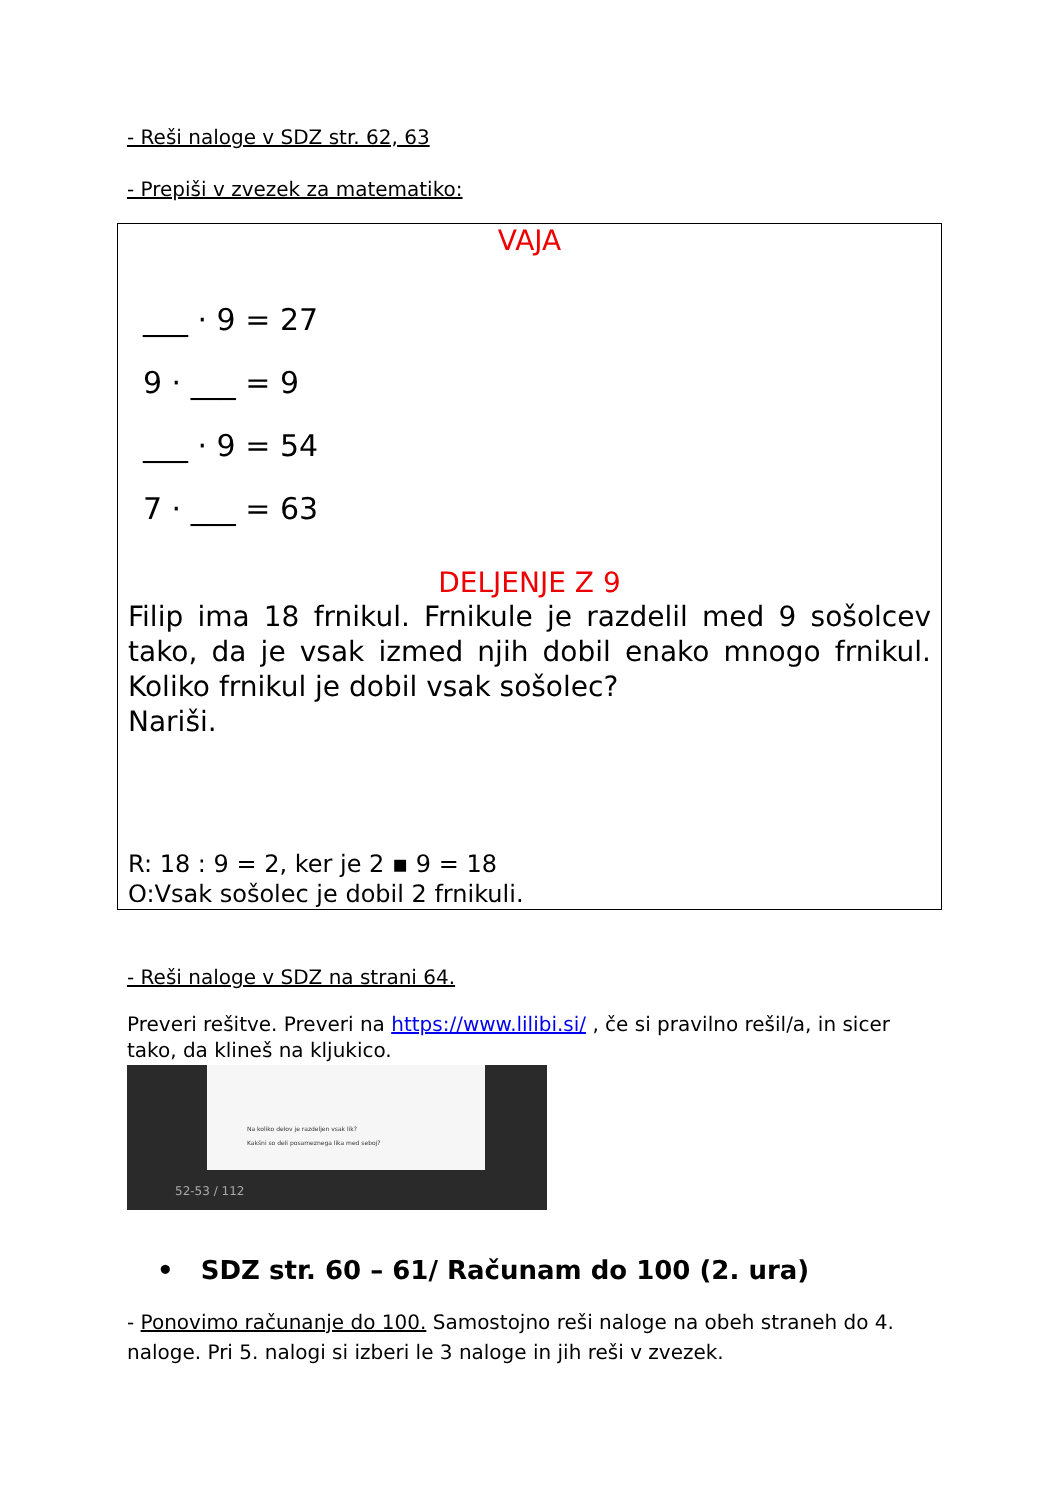- Reši naloge v SDZ str. 62, 63
- Prepiši v zvezek za matematiko:
VAJA
___ · 9 = 27
9 · ___ = 9
___ · 9 = 54
7 · ___ = 63
DELJENJE Z 9
Filip ima 18 frnikul. Frnikule je razdelil med 9 sošolcev tako, da je vsak izmed njih dobil enako mnogo frnikul. Koliko frnikul je dobil vsak sošolec?
Nariši.
R: 18 : 9 = 2, ker je 2 ▪ 9 = 18
O:Vsak sošolec je dobil 2 frnikuli.
- Reši naloge v SDZ na strani 64.
Preveri rešitve. Preveri na https://www.lilibi.si/ , če si pravilno rešil/a, in sicer tako, da klineš na kljukico.
Na koliko delov je razdeljen vsak lik?
Kakšni so deli posameznega lika med seboj?
52-53 / 112
• SDZ str. 60 – 61/ Računam do 100 (2. ura)
- Ponovimo računanje do 100. Samostojno reši naloge na obeh straneh do 4. naloge. Pri 5. nalogi si izberi le 3 naloge in jih reši v zvezek.